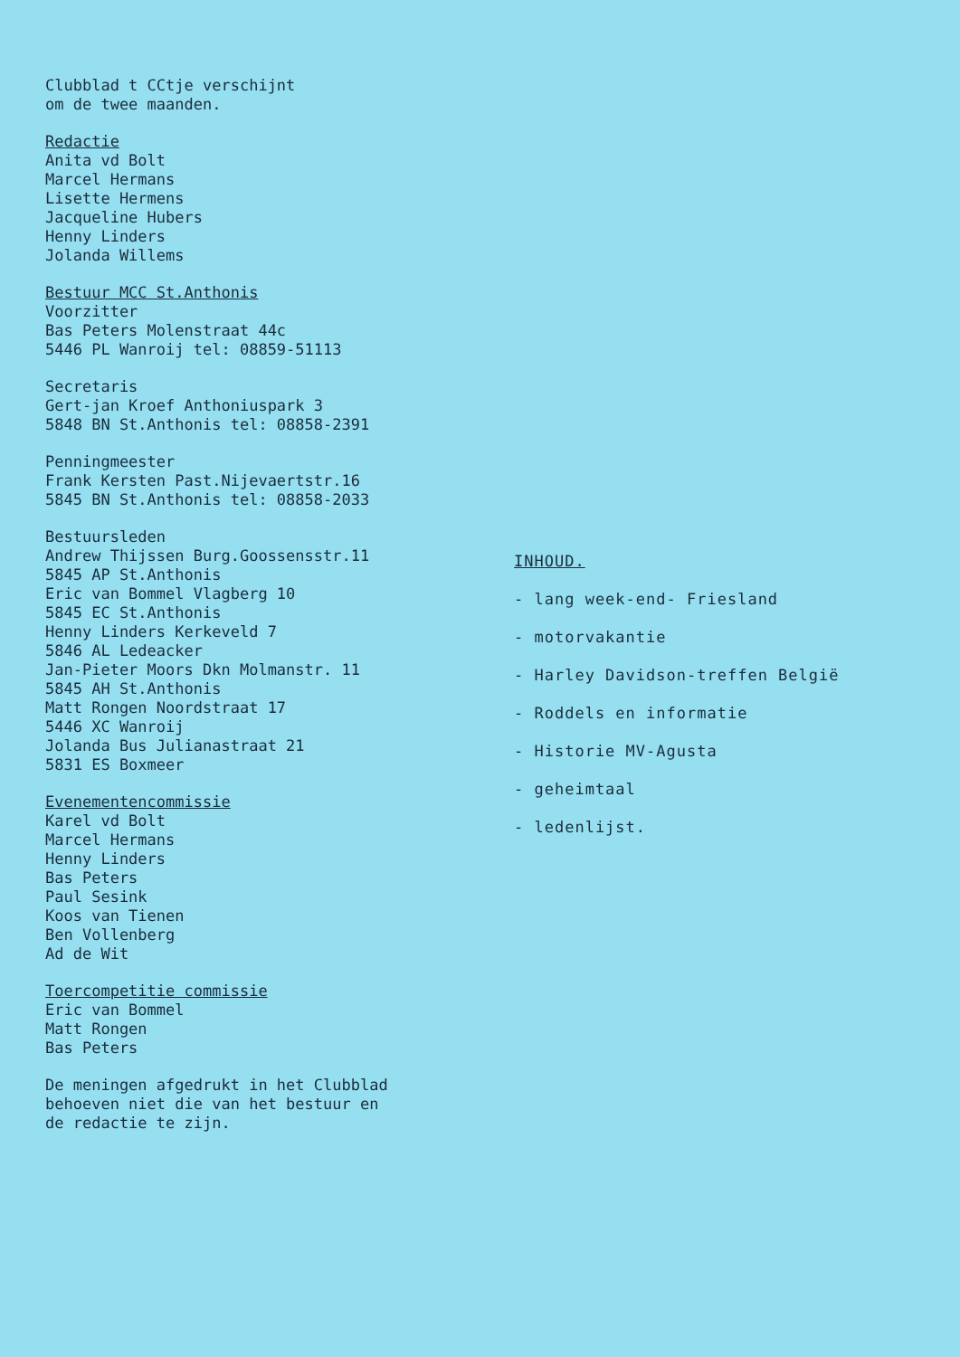Clubblad t CCtje verschijnt
om de twee maanden.
Redactie
Anita vd Bolt
Marcel Hermans
Lisette Hermens
Jacqueline Hubers
Henny Linders
Jolanda Willems
Bestuur MCC St.Anthonis
Voorzitter
Bas Peters Molenstraat 44c
5446 PL Wanroij tel: 08859-51113
Secretaris
Gert-jan Kroef Anthoniuspark 3
5848 BN St.Anthonis tel: 08858-2391
Penningmeester
Frank Kersten Past.Nijevaertstr.16
5845 BN St.Anthonis tel: 08858-2033
Bestuursleden
Andrew Thijssen Burg.Goossensstr.11
5845 AP St.Anthonis
Eric van Bommel Vlagberg 10
5845 EC St.Anthonis
Henny Linders Kerkeveld 7
5846 AL Ledeacker
Jan-Pieter Moors Dkn Molmanstr. 11
5845 AH St.Anthonis
Matt Rongen Noordstraat 17
5446 XC Wanroij
Jolanda Bus Julianastraat 21
5831 ES Boxmeer
Evenementencommissie
Karel vd Bolt
Marcel Hermans
Henny Linders
Bas Peters
Paul Sesink
Koos van Tienen
Ben Vollenberg
Ad de Wit
Toercompetitie commissie
Eric van Bommel
Matt Rongen
Bas Peters
De meningen afgedrukt in het Clubblad
behoeven niet die van het bestuur en
de redactie te zijn.
INHOUD.
- lang week-end- Friesland
- motorvakantie
- Harley Davidson-treffen België
- Roddels en informatie
- Historie MV-Agusta
- geheimtaal
- ledenlijst.